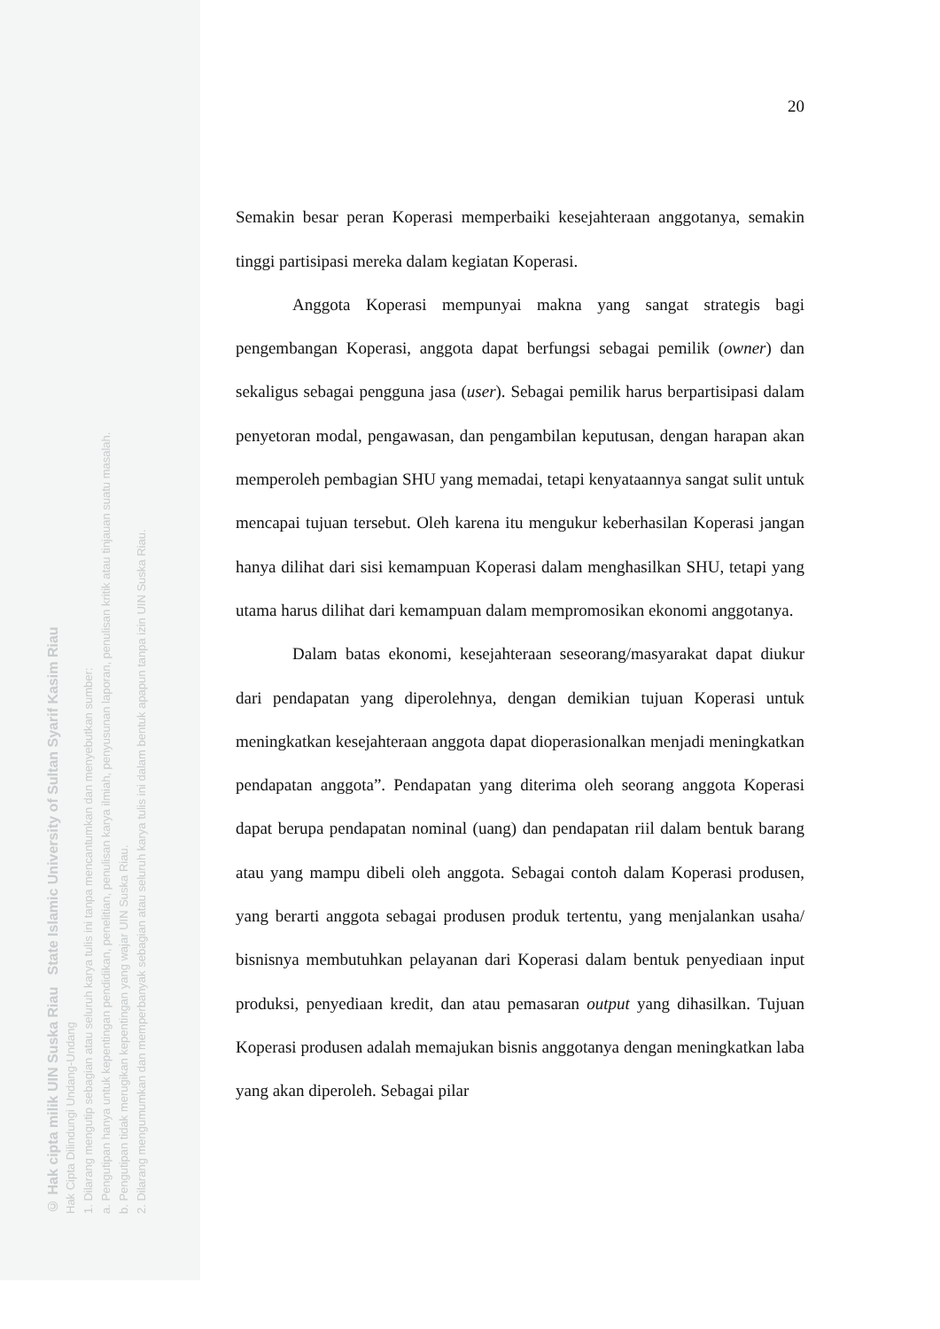© Hak cipta milik UIN Suska Riau State Islamic University of Sultan Syarif Kasim Riau
Hak Cipta Dilindungi Undang-Undang
1. Dilarang mengutip sebagian atau seluruh karya tulis ini tanpa mencantumkan dan menyebutkan sumber:
a. Pengutipan hanya untuk kepentingan pendidikan, penelitian, penulisan karya ilmiah, penyusunan laporan, penulisan kritik atau tinjauan suatu masalah.
b. Pengutipan tidak merugikan kepentingan yang wajar UIN Suska Riau.
2. Dilarang mengumumkan dan memperbanyak sebagian atau seluruh karya tulis ini dalam bentuk apapun tanpa izin UIN Suska Riau.
20
Semakin besar peran Koperasi memperbaiki kesejahteraan anggotanya, semakin tinggi partisipasi mereka dalam kegiatan Koperasi.
Anggota Koperasi mempunyai makna yang sangat strategis bagi pengembangan Koperasi, anggota dapat berfungsi sebagai pemilik (owner) dan sekaligus sebagai pengguna jasa (user). Sebagai pemilik harus berpartisipasi dalam penyetoran modal, pengawasan, dan pengambilan keputusan, dengan harapan akan memperoleh pembagian SHU yang memadai, tetapi kenyataannya sangat sulit untuk mencapai tujuan tersebut. Oleh karena itu mengukur keberhasilan Koperasi jangan hanya dilihat dari sisi kemampuan Koperasi dalam menghasilkan SHU, tetapi yang utama harus dilihat dari kemampuan dalam mempromosikan ekonomi anggotanya.
Dalam batas ekonomi, kesejahteraan seseorang/masyarakat dapat diukur dari pendapatan yang diperolehnya, dengan demikian tujuan Koperasi untuk meningkatkan kesejahteraan anggota dapat dioperasionalkan menjadi meningkatkan pendapatan anggota”. Pendapatan yang diterima oleh seorang anggota Koperasi dapat berupa pendapatan nominal (uang) dan pendapatan riil dalam bentuk barang atau yang mampu dibeli oleh anggota. Sebagai contoh dalam Koperasi produsen, yang berarti anggota sebagai produsen produk tertentu, yang menjalankan usaha/ bisnisnya membutuhkan pelayanan dari Koperasi dalam bentuk penyediaan input produksi, penyediaan kredit, dan atau pemasaran output yang dihasilkan. Tujuan Koperasi produsen adalah memajukan bisnis anggotanya dengan meningkatkan laba yang akan diperoleh. Sebagai pilar